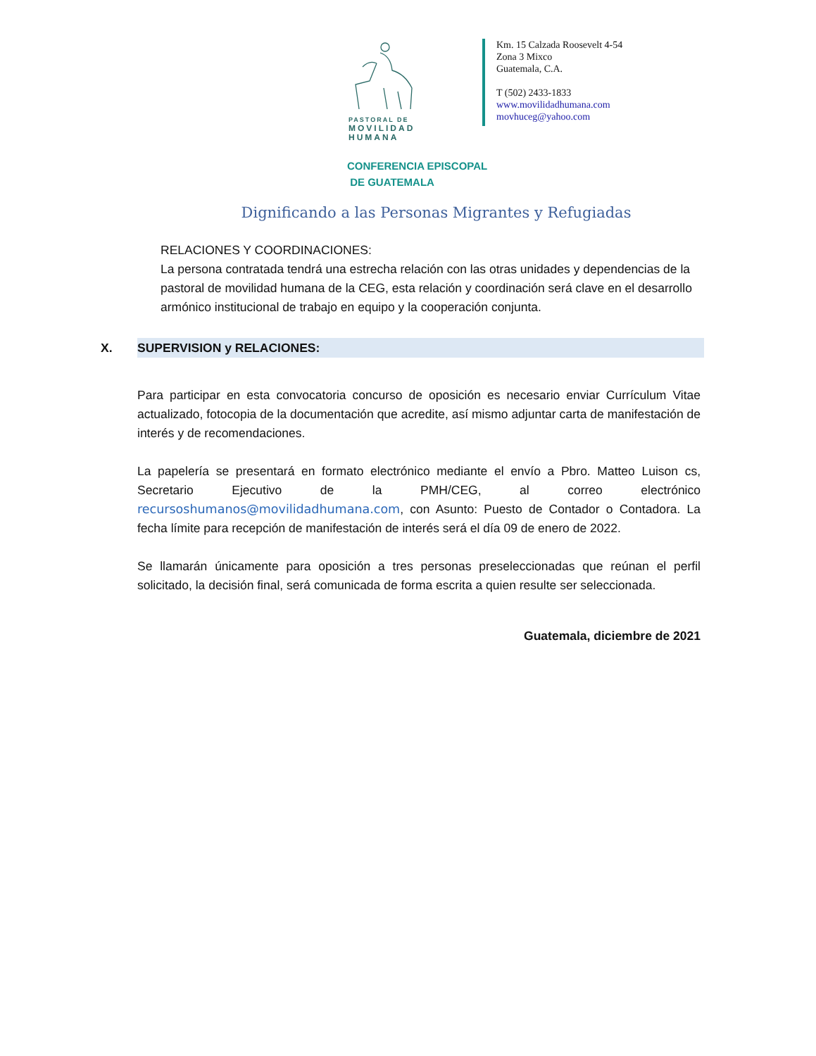PASTORAL DE
MOVILIDAD
HUMANA
Km. 15 Calzada Roosevelt 4-54
Zona 3 Mixco
Guatemala, C.A.
T (502) 2433-1833
www.movilidadhumana.com
movhuceg@yahoo.com
CONFERENCIA EPISCOPAL
DE GUATEMALA
Dignificando a las Personas Migrantes y Refugiadas
RELACIONES Y COORDINACIONES:
La persona contratada tendrá una estrecha relación con las otras unidades y dependencias de la pastoral de movilidad humana de la CEG, esta relación y coordinación será clave en el desarrollo armónico institucional de trabajo en equipo y la cooperación conjunta.
X. SUPERVISION y RELACIONES:
Para participar en esta convocatoria concurso de oposición es necesario enviar Currículum Vitae actualizado, fotocopia de la documentación que acredite, así mismo adjuntar carta de manifestación de interés y de recomendaciones.
La papelería se presentará en formato electrónico mediante el envío a Pbro. Matteo Luison cs, Secretario Ejecutivo de la PMH/CEG, al correo electrónico recursoshumanos@movilidadhumana.com, con Asunto: Puesto de Contador o Contadora. La fecha límite para recepción de manifestación de interés será el día 09 de enero de 2022.
Se llamarán únicamente para oposición a tres personas preseleccionadas que reúnan el perfil solicitado, la decisión final, será comunicada de forma escrita a quien resulte ser seleccionada.
Guatemala, diciembre de 2021